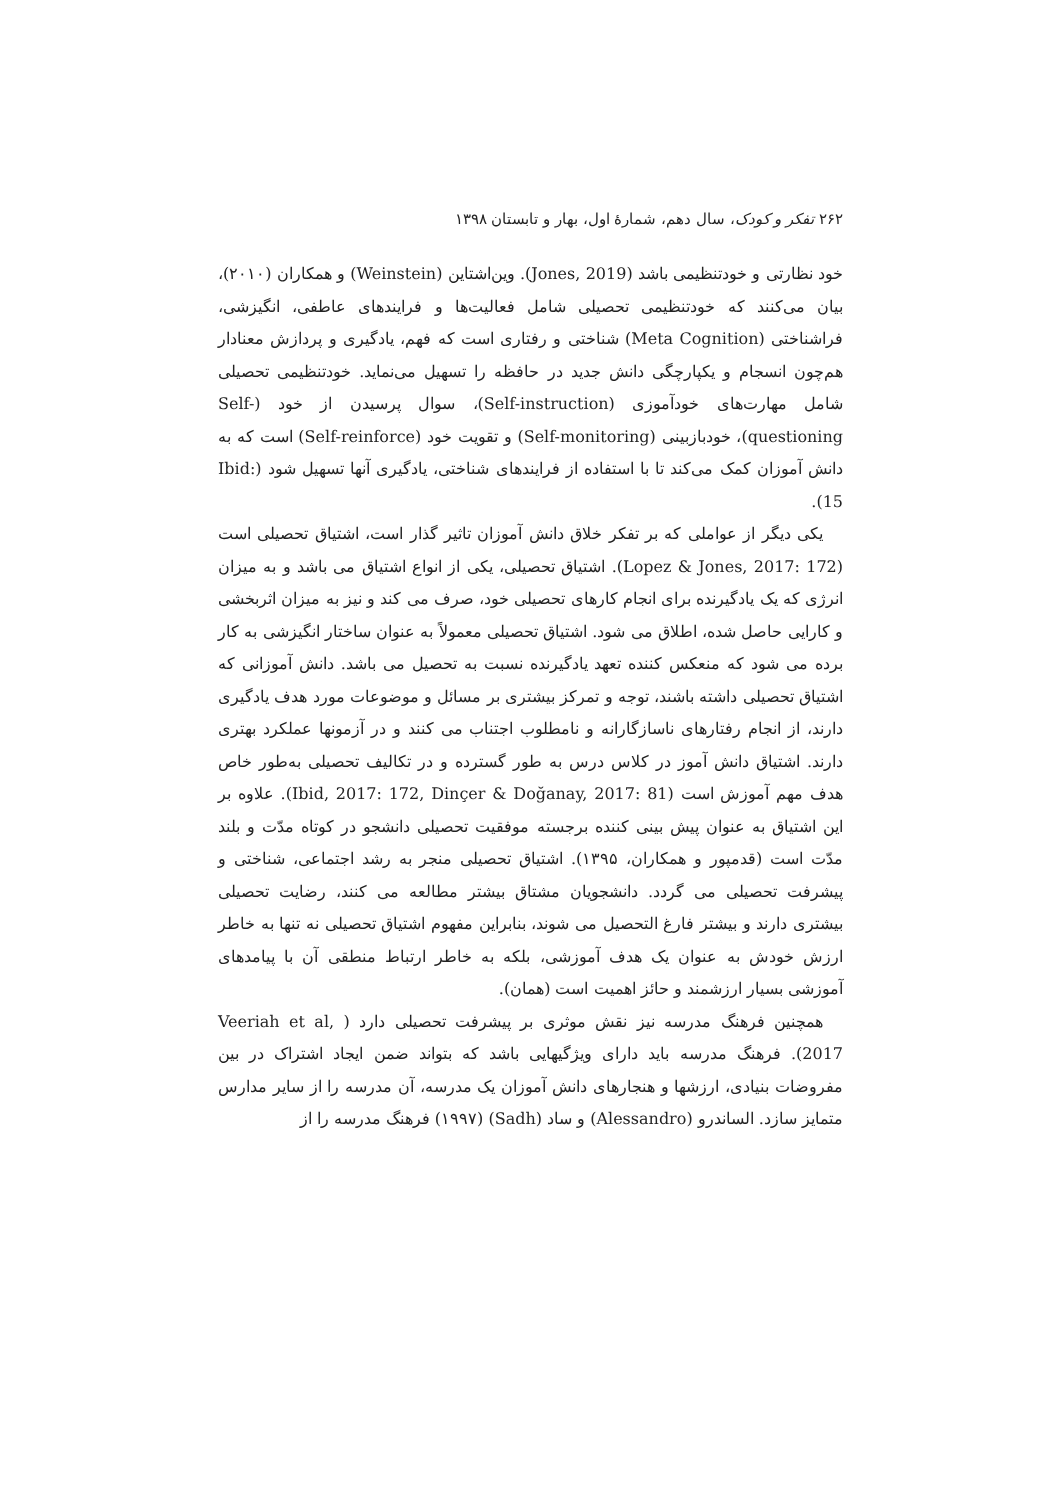۲۶۲ تفکر و کودک، سال دهم، شمارهٔ اول، بهار و تابستان ۱۳۹۸
خود نظارتی و خودتنظیمی باشد (Jones, 2019). وین‌اشتاین (Weinstein) و همکاران (۲۰۱۰)، بیان می‌کنند که خودتنظیمی تحصیلی شامل فعالیت‌ها و فرایندهای عاطفی، انگیزشی، فراشناختی (Meta Cognition) شناختی و رفتاری است که فهم، یادگیری و پردازش معنادار هم‌چون انسجام و یکپارچگی دانش جدید در حافظه را تسهیل می‌نماید. خودتنظیمی تحصیلی شامل مهارت‌های خودآموزی (Self-instruction)، سوال پرسیدن از خود (Self-questioning)، خودبازبینی (Self-monitoring) و تقویت خود (Self-reinforce) است که به دانش آموزان کمک می‌کند تا با استفاده از فرایندهای شناختی، یادگیری آنها تسهیل شود (Ibid: 15).
یکی دیگر از عواملی که بر تفکر خلاق دانش آموزان تاثیر گذار است، اشتیاق تحصیلی است (Lopez & Jones, 2017: 172). اشتیاق تحصیلی، یکی از انواع اشتیاق می باشد و به میزان انرژی که یک یادگیرنده برای انجام کارهای تحصیلی خود، صرف می کند و نیز به میزان اثربخشی و کارایی حاصل شده، اطلاق می شود. اشتیاق تحصیلی معمولاً به عنوان ساختار انگیزشی به کار برده می شود که منعکس کننده تعهد یادگیرنده نسبت به تحصیل می باشد. دانش آموزانی که اشتیاق تحصیلی داشته باشند، توجه و تمرکز بیشتری بر مسائل و موضوعات مورد هدف یادگیری دارند، از انجام رفتارهای ناسازگارانه و نامطلوب اجتناب می کنند و در آزمونها عملکرد بهتری دارند. اشتیاق دانش آموز در کلاس درس به طور گسترده و در تکالیف تحصیلی به‌طور خاص هدف مهم آموزش است (Ibid, 2017: 172, Dinçer & Doğanay, 2017: 81). علاوه بر این اشتیاق به عنوان پیش بینی کننده برجسته موفقیت تحصیلی دانشجو در کوتاه مدّت و بلند مدّت است (قدمپور و همکاران، ۱۳۹۵). اشتیاق تحصیلی منجر به رشد اجتماعی، شناختی و پیشرفت تحصیلی می گردد. دانشجویان مشتاق بیشتر مطالعه می کنند، رضایت تحصیلی بیشتری دارند و بیشتر فارغ التحصیل می شوند، بنابراین مفهوم اشتیاق تحصیلی نه تنها به خاطر ارزش خودش به عنوان یک هدف آموزشی، بلکه به خاطر ارتباط منطقی آن با پیامدهای آموزشی بسیار ارزشمند و حائز اهمیت است (همان).
همچنین فرهنگ مدرسه نیز نقش موثری بر پیشرفت تحصیلی دارد ( Veeriah et al, 2017). فرهنگ مدرسه باید دارای ویژگیهایی باشد که بتواند ضمن ایجاد اشتراک در بین مفروضات بنیادی، ارزشها و هنجارهای دانش آموزان یک مدرسه، آن مدرسه را از سایر مدارس متمایز سازد. الساندرو (Alessandro) و ساد (Sadh) (۱۹۹۷) فرهنگ مدرسه را از